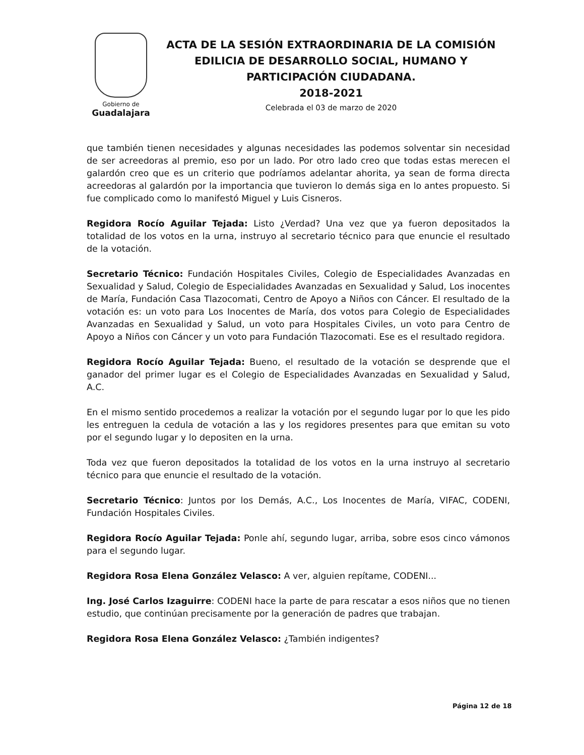Gobierno de
Guadalajara
ACTA DE LA SESIÓN EXTRAORDINARIA DE LA COMISIÓN EDILICIA DE DESARROLLO SOCIAL, HUMANO Y PARTICIPACIÓN CIUDADANA.
2018-2021
Celebrada el 03 de marzo de 2020
que también tienen necesidades y algunas necesidades las podemos solventar sin necesidad de ser acreedoras al premio, eso por un lado. Por otro lado creo que todas estas merecen el galardón creo que es un criterio que podríamos adelantar ahorita, ya sean de forma directa acreedoras al galardón por la importancia que tuvieron lo demás siga en lo antes propuesto. Si fue complicado como lo manifestó Miguel y Luis Cisneros.
Regidora Rocío Aguilar Tejada: Listo ¿Verdad? Una vez que ya fueron depositados la totalidad de los votos en la urna, instruyo al secretario técnico para que enuncie el resultado de la votación.
Secretario Técnico: Fundación Hospitales Civiles, Colegio de Especialidades Avanzadas en Sexualidad y Salud, Colegio de Especialidades Avanzadas en Sexualidad y Salud, Los inocentes de María, Fundación Casa Tlazocomati, Centro de Apoyo a Niños con Cáncer. El resultado de la votación es: un voto para Los Inocentes de María, dos votos para Colegio de Especialidades Avanzadas en Sexualidad y Salud, un voto para Hospitales Civiles, un voto para Centro de Apoyo a Niños con Cáncer y un voto para Fundación Tlazocomati. Ese es el resultado regidora.
Regidora Rocío Aguilar Tejada: Bueno, el resultado de la votación se desprende que el ganador del primer lugar es el Colegio de Especialidades Avanzadas en Sexualidad y Salud, A.C.
En el mismo sentido procedemos a realizar la votación por el segundo lugar por lo que les pido les entreguen la cedula de votación a las y los regidores presentes para que emitan su voto por el segundo lugar y lo depositen en la urna.
Toda vez que fueron depositados la totalidad de los votos en la urna instruyo al secretario técnico para que enuncie el resultado de la votación.
Secretario Técnico: Juntos por los Demás, A.C., Los Inocentes de María, VIFAC, CODENI, Fundación Hospitales Civiles.
Regidora Rocío Aguilar Tejada: Ponle ahí, segundo lugar, arriba, sobre esos cinco vámonos para el segundo lugar.
Regidora Rosa Elena González Velasco: A ver, alguien repítame, CODENI...
Ing. José Carlos Izaguirre: CODENI hace la parte de para rescatar a esos niños que no tienen estudio, que continúan precisamente por la generación de padres que trabajan.
Regidora Rosa Elena González Velasco: ¿También indigentes?
Página 12 de 18